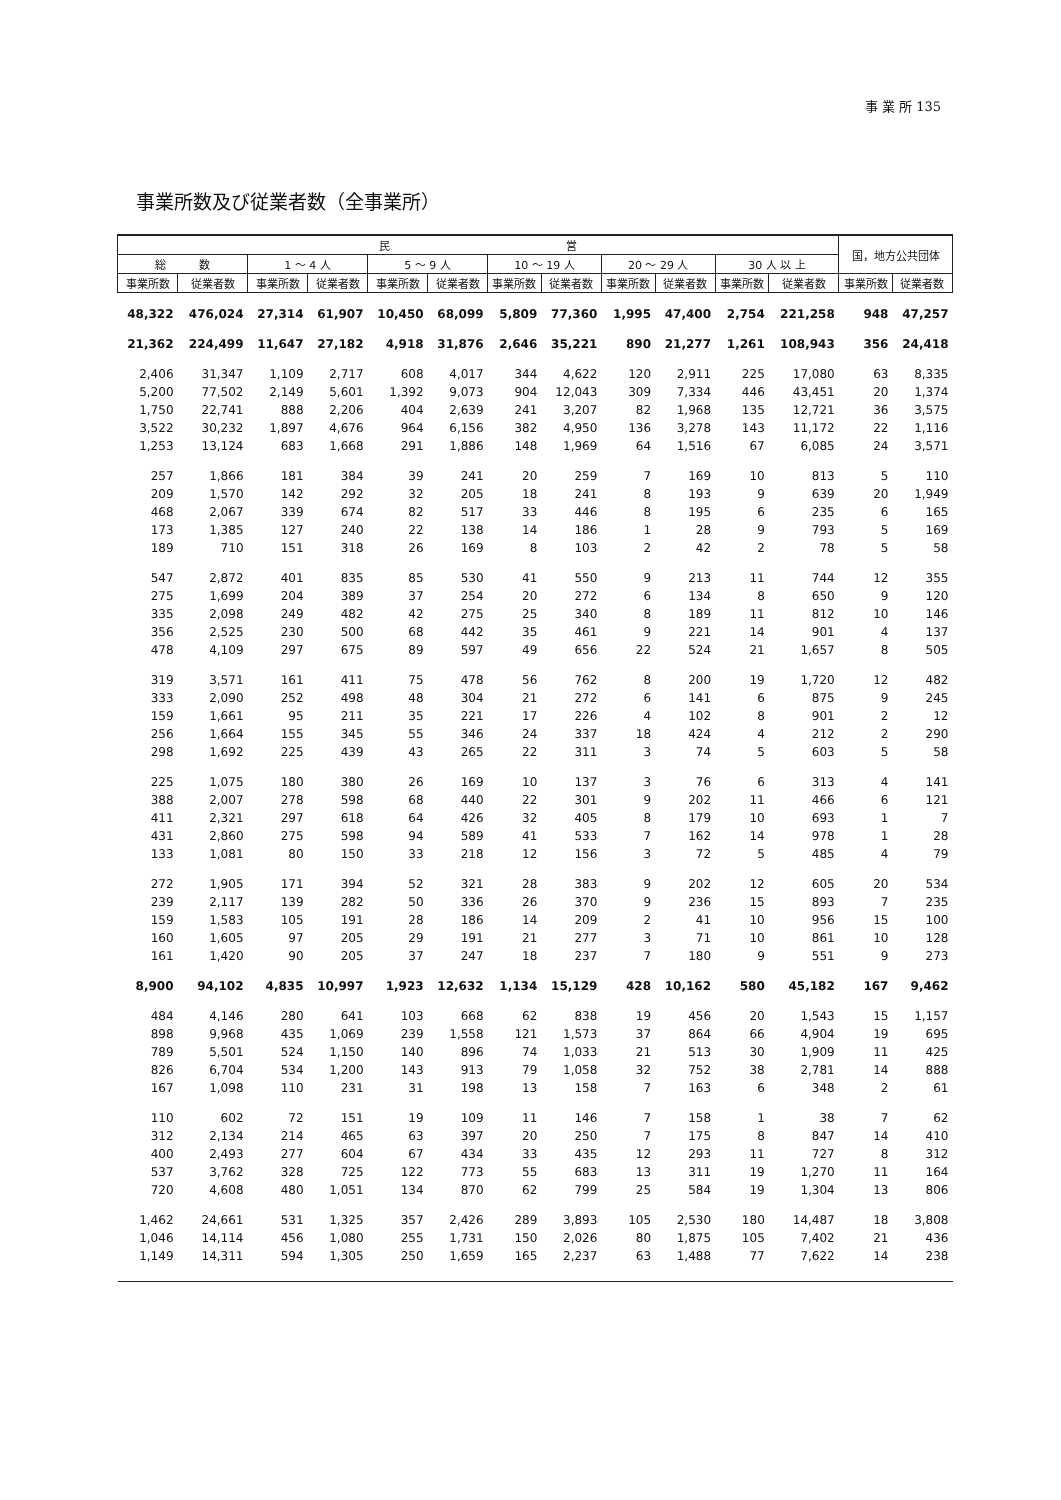事 業 所 135
事業所数及び従業者数（全事業所）
| 民 営 | | | | | | | | | | | | 国，地方公共団体 | |
| --- | --- | --- | --- | --- | --- | --- | --- | --- | --- | --- | --- | --- | --- |
| 総 数 | | 1 ～ 4 人 | | 5 ～ 9 人 | | 10 ～ 19 人 | | 20 ～ 29 人 | | 30 人 以 上 | | | |
| 事業所数 | 従業者数 | 事業所数 | 従業者数 | 事業所数 | 従業者数 | 事業所数 | 従業者数 | 事業所数 | 従業者数 | 事業所数 | 従業者数 | 事業所数 | 従業者数 |
| 48,322 | 476,024 | 27,314 | 61,907 | 10,450 | 68,099 | 5,809 | 77,360 | 1,995 | 47,400 | 2,754 | 221,258 | 948 | 47,257 |
| 21,362 | 224,499 | 11,647 | 27,182 | 4,918 | 31,876 | 2,646 | 35,221 | 890 | 21,277 | 1,261 | 108,943 | 356 | 24,418 |
| 2,406 | 31,347 | 1,109 | 2,717 | 608 | 4,017 | 344 | 4,622 | 120 | 2,911 | 225 | 17,080 | 63 | 8,335 |
| 5,200 | 77,502 | 2,149 | 5,601 | 1,392 | 9,073 | 904 | 12,043 | 309 | 7,334 | 446 | 43,451 | 20 | 1,374 |
| 1,750 | 22,741 | 888 | 2,206 | 404 | 2,639 | 241 | 3,207 | 82 | 1,968 | 135 | 12,721 | 36 | 3,575 |
| 3,522 | 30,232 | 1,897 | 4,676 | 964 | 6,156 | 382 | 4,950 | 136 | 3,278 | 143 | 11,172 | 22 | 1,116 |
| 1,253 | 13,124 | 683 | 1,668 | 291 | 1,886 | 148 | 1,969 | 64 | 1,516 | 67 | 6,085 | 24 | 3,571 |
| 257 | 1,866 | 181 | 384 | 39 | 241 | 20 | 259 | 7 | 169 | 10 | 813 | 5 | 110 |
| 209 | 1,570 | 142 | 292 | 32 | 205 | 18 | 241 | 8 | 193 | 9 | 639 | 20 | 1,949 |
| 468 | 2,067 | 339 | 674 | 82 | 517 | 33 | 446 | 8 | 195 | 6 | 235 | 6 | 165 |
| 173 | 1,385 | 127 | 240 | 22 | 138 | 14 | 186 | 1 | 28 | 9 | 793 | 5 | 169 |
| 189 | 710 | 151 | 318 | 26 | 169 | 8 | 103 | 2 | 42 | 2 | 78 | 5 | 58 |
| 547 | 2,872 | 401 | 835 | 85 | 530 | 41 | 550 | 9 | 213 | 11 | 744 | 12 | 355 |
| 275 | 1,699 | 204 | 389 | 37 | 254 | 20 | 272 | 6 | 134 | 8 | 650 | 9 | 120 |
| 335 | 2,098 | 249 | 482 | 42 | 275 | 25 | 340 | 8 | 189 | 11 | 812 | 10 | 146 |
| 356 | 2,525 | 230 | 500 | 68 | 442 | 35 | 461 | 9 | 221 | 14 | 901 | 4 | 137 |
| 478 | 4,109 | 297 | 675 | 89 | 597 | 49 | 656 | 22 | 524 | 21 | 1,657 | 8 | 505 |
| 319 | 3,571 | 161 | 411 | 75 | 478 | 56 | 762 | 8 | 200 | 19 | 1,720 | 12 | 482 |
| 333 | 2,090 | 252 | 498 | 48 | 304 | 21 | 272 | 6 | 141 | 6 | 875 | 9 | 245 |
| 159 | 1,661 | 95 | 211 | 35 | 221 | 17 | 226 | 4 | 102 | 8 | 901 | 2 | 12 |
| 256 | 1,664 | 155 | 345 | 55 | 346 | 24 | 337 | 18 | 424 | 4 | 212 | 2 | 290 |
| 298 | 1,692 | 225 | 439 | 43 | 265 | 22 | 311 | 3 | 74 | 5 | 603 | 5 | 58 |
| 225 | 1,075 | 180 | 380 | 26 | 169 | 10 | 137 | 3 | 76 | 6 | 313 | 4 | 141 |
| 388 | 2,007 | 278 | 598 | 68 | 440 | 22 | 301 | 9 | 202 | 11 | 466 | 6 | 121 |
| 411 | 2,321 | 297 | 618 | 64 | 426 | 32 | 405 | 8 | 179 | 10 | 693 | 1 | 7 |
| 431 | 2,860 | 275 | 598 | 94 | 589 | 41 | 533 | 7 | 162 | 14 | 978 | 1 | 28 |
| 133 | 1,081 | 80 | 150 | 33 | 218 | 12 | 156 | 3 | 72 | 5 | 485 | 4 | 79 |
| 272 | 1,905 | 171 | 394 | 52 | 321 | 28 | 383 | 9 | 202 | 12 | 605 | 20 | 534 |
| 239 | 2,117 | 139 | 282 | 50 | 336 | 26 | 370 | 9 | 236 | 15 | 893 | 7 | 235 |
| 159 | 1,583 | 105 | 191 | 28 | 186 | 14 | 209 | 2 | 41 | 10 | 956 | 15 | 100 |
| 160 | 1,605 | 97 | 205 | 29 | 191 | 21 | 277 | 3 | 71 | 10 | 861 | 10 | 128 |
| 161 | 1,420 | 90 | 205 | 37 | 247 | 18 | 237 | 7 | 180 | 9 | 551 | 9 | 273 |
| 8,900 | 94,102 | 4,835 | 10,997 | 1,923 | 12,632 | 1,134 | 15,129 | 428 | 10,162 | 580 | 45,182 | 167 | 9,462 |
| 484 | 4,146 | 280 | 641 | 103 | 668 | 62 | 838 | 19 | 456 | 20 | 1,543 | 15 | 1,157 |
| 898 | 9,968 | 435 | 1,069 | 239 | 1,558 | 121 | 1,573 | 37 | 864 | 66 | 4,904 | 19 | 695 |
| 789 | 5,501 | 524 | 1,150 | 140 | 896 | 74 | 1,033 | 21 | 513 | 30 | 1,909 | 11 | 425 |
| 826 | 6,704 | 534 | 1,200 | 143 | 913 | 79 | 1,058 | 32 | 752 | 38 | 2,781 | 14 | 888 |
| 167 | 1,098 | 110 | 231 | 31 | 198 | 13 | 158 | 7 | 163 | 6 | 348 | 2 | 61 |
| 110 | 602 | 72 | 151 | 19 | 109 | 11 | 146 | 7 | 158 | 1 | 38 | 7 | 62 |
| 312 | 2,134 | 214 | 465 | 63 | 397 | 20 | 250 | 7 | 175 | 8 | 847 | 14 | 410 |
| 400 | 2,493 | 277 | 604 | 67 | 434 | 33 | 435 | 12 | 293 | 11 | 727 | 8 | 312 |
| 537 | 3,762 | 328 | 725 | 122 | 773 | 55 | 683 | 13 | 311 | 19 | 1,270 | 11 | 164 |
| 720 | 4,608 | 480 | 1,051 | 134 | 870 | 62 | 799 | 25 | 584 | 19 | 1,304 | 13 | 806 |
| 1,462 | 24,661 | 531 | 1,325 | 357 | 2,426 | 289 | 3,893 | 105 | 2,530 | 180 | 14,487 | 18 | 3,808 |
| 1,046 | 14,114 | 456 | 1,080 | 255 | 1,731 | 150 | 2,026 | 80 | 1,875 | 105 | 7,402 | 21 | 436 |
| 1,149 | 14,311 | 594 | 1,305 | 250 | 1,659 | 165 | 2,237 | 63 | 1,488 | 77 | 7,622 | 14 | 238 |